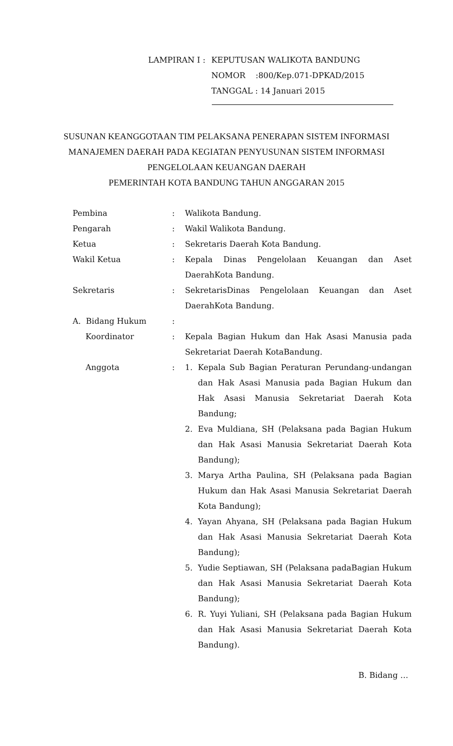LAMPIRAN I : KEPUTUSAN WALIKOTA BANDUNG
NOMOR :800/Kep.071-DPKAD/2015
TANGGAL : 14 Januari 2015
SUSUNAN KEANGGOTAAN TIM PELAKSANA PENERAPAN SISTEM INFORMASI
MANAJEMEN DAERAH PADA KEGIATAN PENYUSUNAN SISTEM INFORMASI
PENGELOLAAN KEUANGAN DAERAH
PEMERINTAH KOTA BANDUNG TAHUN ANGGARAN 2015
Pembina : Walikota Bandung.
Pengarah : Wakil Walikota Bandung.
Ketua : Sekretaris Daerah Kota Bandung.
Wakil Ketua : Kepala Dinas Pengelolaan Keuangan dan Aset DaerahKota Bandung.
Sekretaris : SekretarisDinas Pengelolaan Keuangan dan Aset DaerahKota Bandung.
A. Bidang Hukum :
Koordinator : Kepala Bagian Hukum dan Hak Asasi Manusia pada Sekretariat Daerah KotaBandung.
Anggota : 1. Kepala Sub Bagian Peraturan Perundang-undangan dan Hak Asasi Manusia pada Bagian Hukum dan Hak Asasi Manusia Sekretariat Daerah Kota Bandung;
2. Eva Muldiana, SH (Pelaksana pada Bagian Hukum dan Hak Asasi Manusia Sekretariat Daerah Kota Bandung);
3. Marya Artha Paulina, SH (Pelaksana pada Bagian Hukum dan Hak Asasi Manusia Sekretariat Daerah Kota Bandung);
4. Yayan Ahyana, SH (Pelaksana pada Bagian Hukum dan Hak Asasi Manusia Sekretariat Daerah Kota Bandung);
5. Yudie Septiawan, SH (Pelaksana padaBagian Hukum dan Hak Asasi Manusia Sekretariat Daerah Kota Bandung);
6. R. Yuyi Yuliani, SH (Pelaksana pada Bagian Hukum dan Hak Asasi Manusia Sekretariat Daerah Kota Bandung).
B. Bidang …